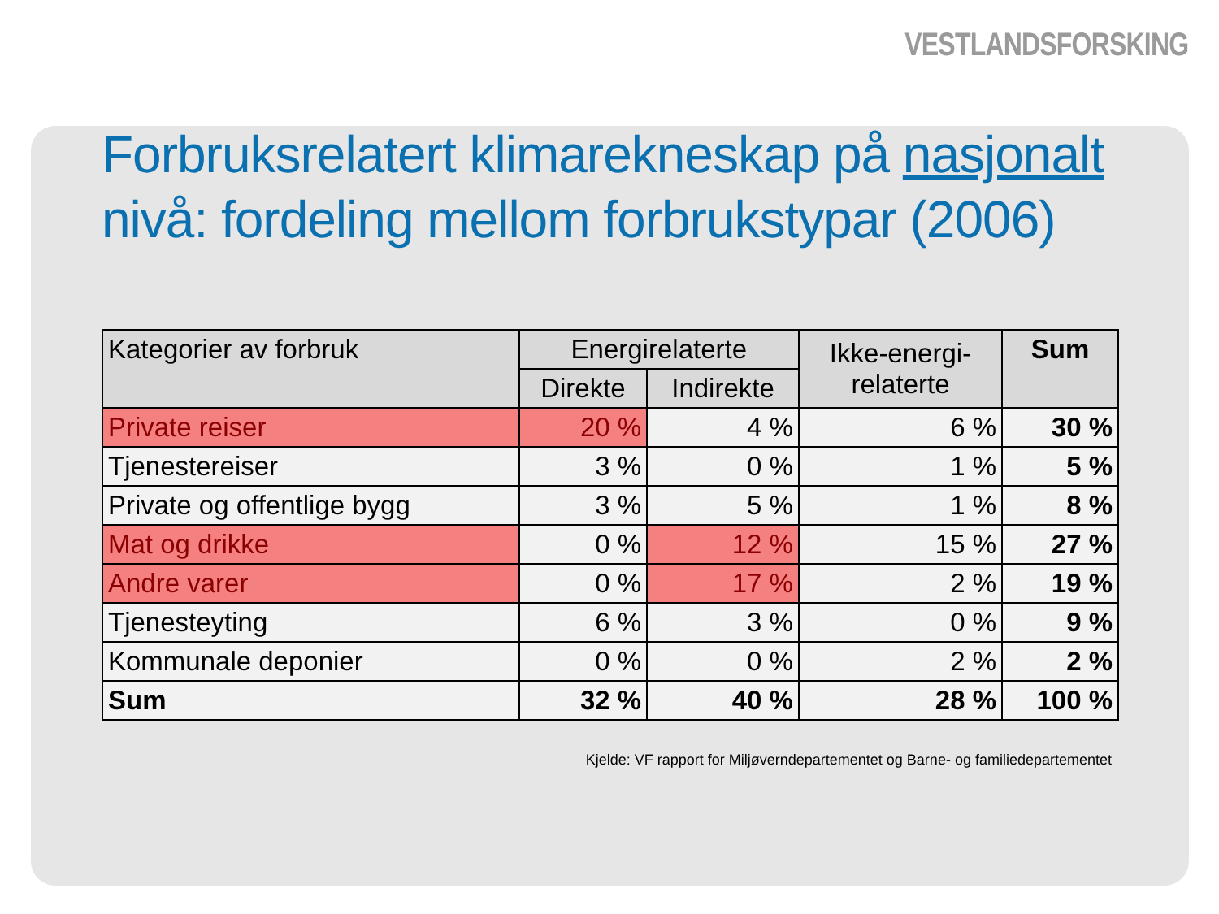VESTLANDSFORSKING
Forbruksrelatert klimarekneskap på nasjonalt nivå: fordeling mellom forbrukstypar (2006)
| Kategorier av forbruk | Energirelaterte | | Ikke-energi- relaterte | Sum |
| --- | --- | --- | --- | --- |
| | Direkte | Indirekte | | |
| Private reiser | 20 % | 4 % | 6 % | 30 % |
| Tjenestereiser | 3 % | 0 % | 1 % | 5 % |
| Private og offentlige bygg | 3 % | 5 % | 1 % | 8 % |
| Mat og drikke | 0 % | 12 % | 15 % | 27 % |
| Andre varer | 0 % | 17 % | 2 % | 19 % |
| Tjenesteyting | 6 % | 3 % | 0 % | 9 % |
| Kommunale deponier | 0 % | 0 % | 2 % | 2 % |
| Sum | 32 % | 40 % | 28 % | 100 % |
Kjelde: VF rapport for Miljøverndepartementet og Barne- og familiedepartementet